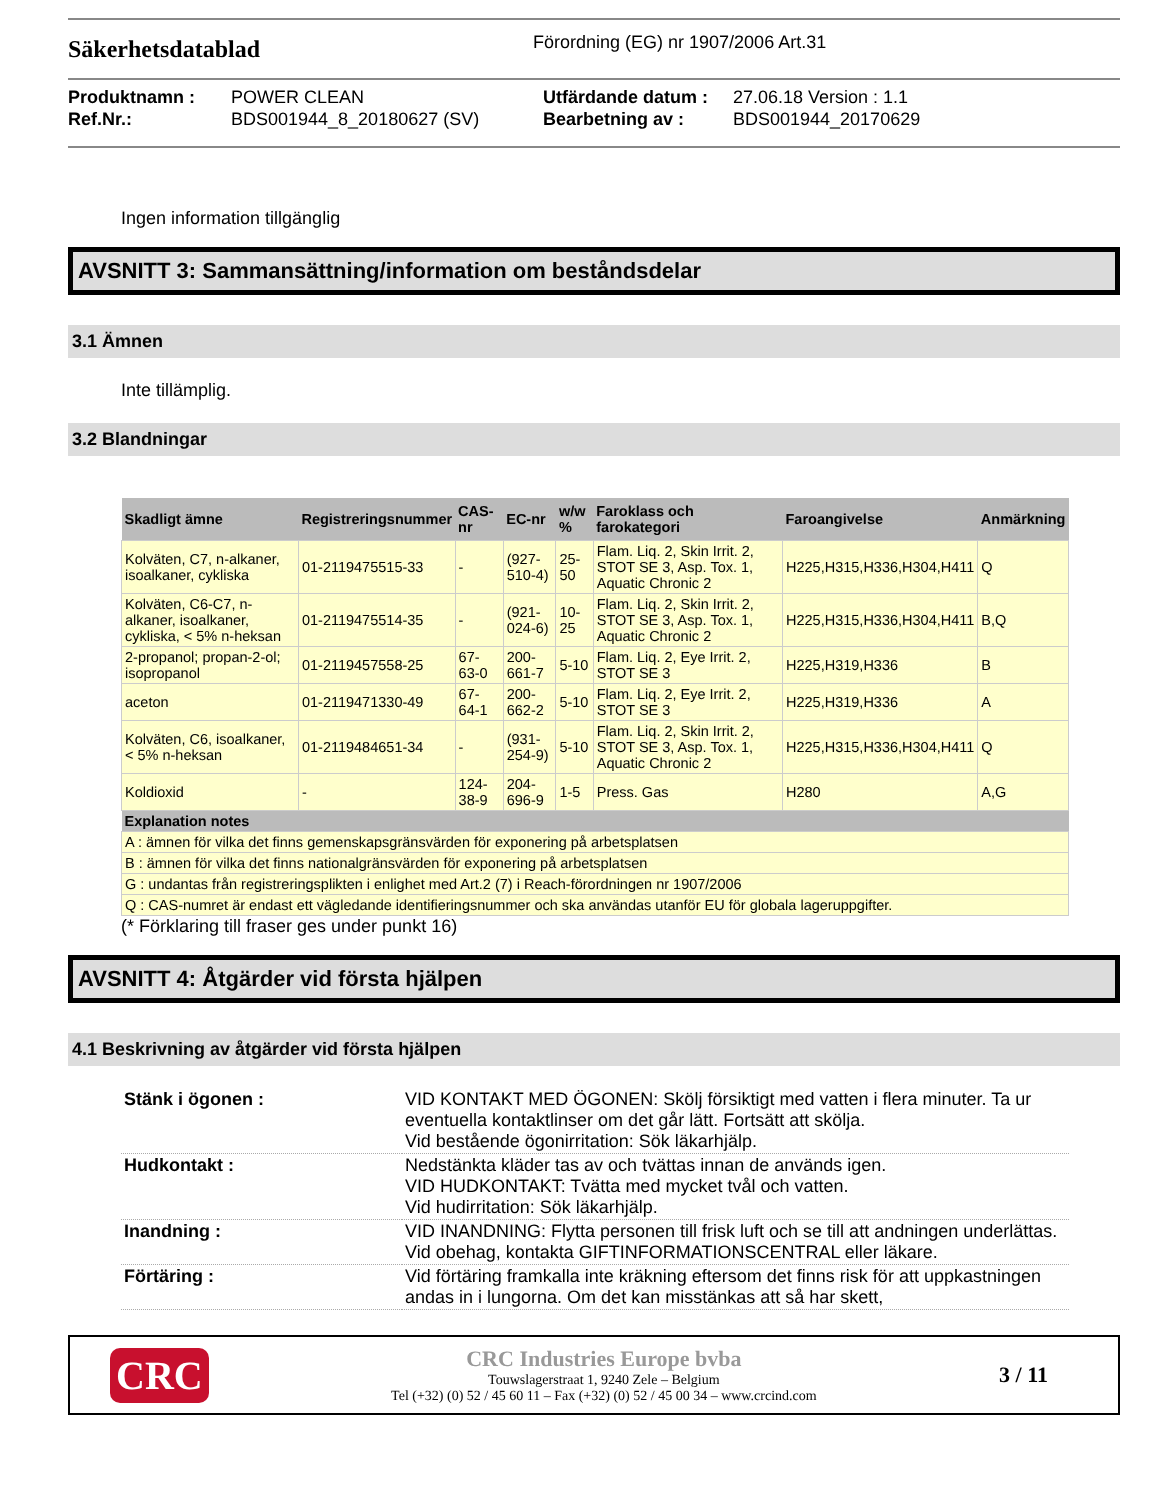Säkerhetsdatablad
Förordning (EG) nr 1907/2006 Art.31
Produktnamn : POWER CLEAN Utfärdande datum : 27.06.18 Version : 1.1 Ref.Nr.: BDS001944_8_20180627 (SV) Bearbetning av : BDS001944_20170629
Ingen information tillgänglig
AVSNITT 3: Sammansättning/information om beståndsdelar
3.1 Ämnen
Inte tillämplig.
3.2 Blandningar
| Skadligt ämne | Registreringsnummer | CAS-nr | EC-nr | w/w % | Faroklass och farokategori | Faroangivelse | Anmärkning |
| --- | --- | --- | --- | --- | --- | --- | --- |
| Kolväten, C7, n-alkaner, isoalkaner, cykliska | 01-2119475515-33 | - | (927-510-4) | 25-50 | Flam. Liq. 2, Skin Irrit. 2, STOT SE 3, Asp. Tox. 1, Aquatic Chronic 2 | H225,H315,H336,H304,H411 | Q |
| Kolväten, C6-C7, n-alkaner, isoalkaner, cykliska, < 5% n-heksan | 01-2119475514-35 | - | (921-024-6) | 10-25 | Flam. Liq. 2, Skin Irrit. 2, STOT SE 3, Asp. Tox. 1, Aquatic Chronic 2 | H225,H315,H336,H304,H411 | B,Q |
| 2-propanol; propan-2-ol; isopropanol | 01-2119457558-25 | 67-63-0 | 200-661-7 | 5-10 | Flam. Liq. 2, Eye Irrit. 2, STOT SE 3 | H225,H319,H336 | B |
| aceton | 01-2119471330-49 | 67-64-1 | 200-662-2 | 5-10 | Flam. Liq. 2, Eye Irrit. 2, STOT SE 3 | H225,H319,H336 | A |
| Kolväten, C6, isoalkaner, < 5% n-heksan | 01-2119484651-34 | - | (931-254-9) | 5-10 | Flam. Liq. 2, Skin Irrit. 2, STOT SE 3, Asp. Tox. 1, Aquatic Chronic 2 | H225,H315,H336,H304,H411 | Q |
| Koldioxid | - | 124-38-9 | 204-696-9 | 1-5 | Press. Gas | H280 | A,G |
| Explanation notes | | | | | | | |
| A : ämnen för vilka det finns gemenskapsgränsvärden för exponering på arbetsplatsen | | | | | | | |
| B : ämnen för vilka det finns nationalgränsvärden för exponering på arbetsplatsen | | | | | | | |
| G : undantas från registreringsplikten i enlighet med Art.2 (7) i Reach-förordningen nr 1907/2006 | | | | | | | |
| Q : CAS-numret är endast ett vägledande identifieringsnummer och ska användas utanför EU för globala lageruppgifter. | | | | | | | |
(* Förklaring till fraser ges under punkt 16)
AVSNITT 4: Åtgärder vid första hjälpen
4.1 Beskrivning av åtgärder vid första hjälpen
| Stänk i ögonen : | VID KONTAKT MED ÖGONEN: Skölj försiktigt med vatten i flera minuter. Ta ur eventuella kontaktlinser om det går lätt. Fortsätt att skölja. Vid bestående ögonirritation: Sök läkarhjälp. |
| Hudkontakt : | Nedstänkta kläder tas av och tvättas innan de används igen. VID HUDKONTAKT: Tvätta med mycket tvål och vatten. Vid hudirritation: Sök läkarhjälp. |
| Inandning : | VID INANDNING: Flytta personen till frisk luft och se till att andningen underlättas. Vid obehag, kontakta GIFTINFORMATIONSCENTRAL eller läkare. |
| Förtäring : | Vid förtäring framkalla inte kräkning eftersom det finns risk för att uppkastningen andas in i lungorna. Om det kan misstänkas att så har skett, |
CRC
CRC Industries Europe bvba
Touwslagerstraat 1, 9240 Zele – Belgium
Tel (+32) (0) 52 / 45 60 11 – Fax (+32) (0) 52 / 45 00 34 – www.crcind.com
3 / 11